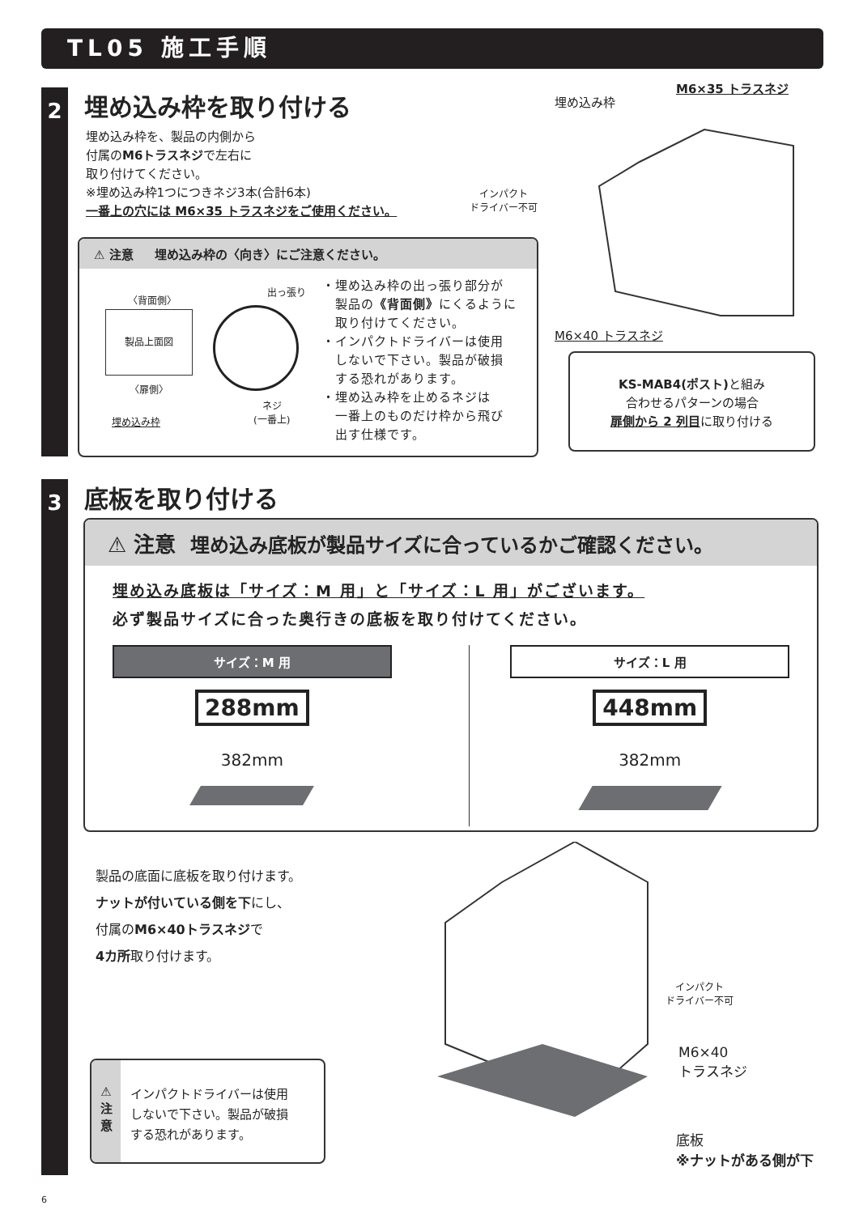TL05 施工手順
2 埋め込み枠を取り付ける
埋め込み枠を、製品の内側から
付属のM6トラスネジで左右に
取り付けてください。
※埋め込み枠1つにつきネジ3本(合計6本)
一番上の穴には M6×35 トラスネジをご使用ください。
インパクト
ドライバー不可
埋め込み枠
M6×35 トラスネジ
M6×40 トラスネジ
⚠ 注意 埋め込み枠の〈向き〉にご注意ください。
〈背面側〉
製品上面図
〈扉側〉
埋め込み枠
出っ張り
ネジ
(一番上)
・埋め込み枠の出っ張り部分が
　製品の《背面側》にくるように
　取り付けてください。
・インパクトドライバーは使用
　しないで下さい。製品が破損
　する恐れがあります。
・埋め込み枠を止めるネジは
　一番上のものだけ枠から飛び
　出す仕様です。
KS-MAB4(ポスト) と組み
合わせるパターンの場合
扉側から 2 列目に取り付ける
3 底板を取り付ける
⚠ 注意 埋め込み底板が製品サイズに合っているかご確認ください。
埋め込み底板は「サイズ：M 用」と「サイズ：L 用」がございます。
必ず製品サイズに合った奥行きの底板を取り付けてください。
サイズ：M 用
288mm
382mm
サイズ：L 用
448mm
382mm
製品の底面に底板を取り付けます。
ナットが付いている側を下にし、
付属のM6×40トラスネジで
4カ所取り付けます。
⚠
注
意
インパクトドライバーは使用
しないで下さい。製品が破損
する恐れがあります。
インパクト
ドライバー不可
M6×40
トラスネジ
底板
※ナットがある側が下
6